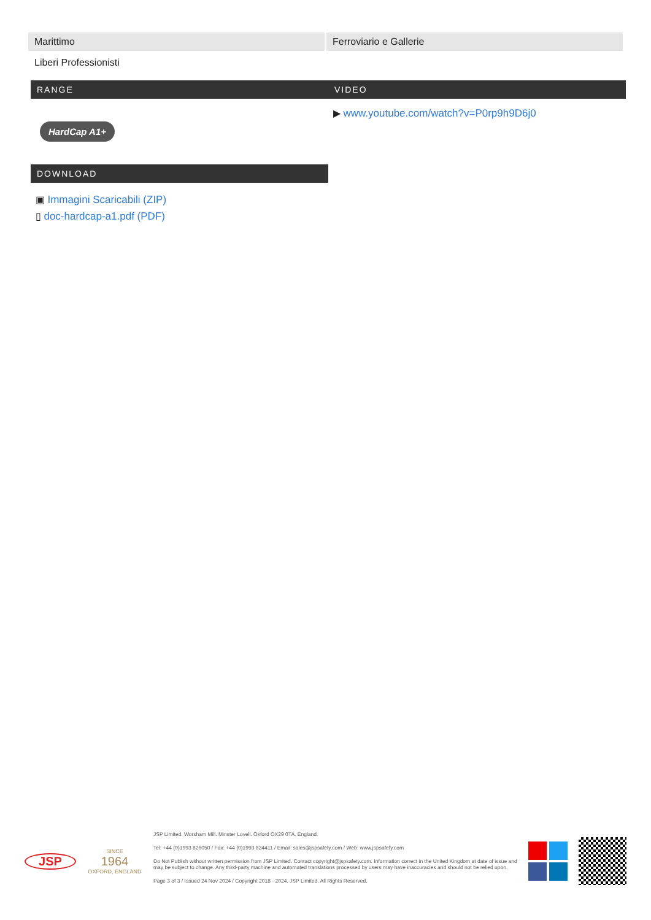| Marittimo | Ferroviario e Gallerie |
| Liberi Professionisti | |
RANGE
HardCap A1+
DOWNLOAD
▣ Immagini Scaricabili (ZIP)
▯ doc-hardcap-a1.pdf (PDF)
VIDEO
▶ www.youtube.com/watch?v=P0rp9h9D6j0
JSP
SINCE
1964
OXFORD, ENGLAND
JSP Limited. Worsham Mill. Minster Lovell. Oxford OX29 0TA. England.
Tel: +44 (0)1993 826050 / Fax: +44 (0)1993 824411 / Email: sales@jspsafety.com / Web: www.jspsafety.com
Do Not Publish without written permission from JSP Limited. Contact copyright@jspsafety.com. Information correct in the United Kingdom at date of issue and may be subject to change. Any third-party machine and automated translations processed by users may have inaccuracies and should not be relied upon.
Page 3 of 3 / Issued 24 Nov 2024 / Copyright 2018 - 2024. JSP Limited. All Rights Reserved.